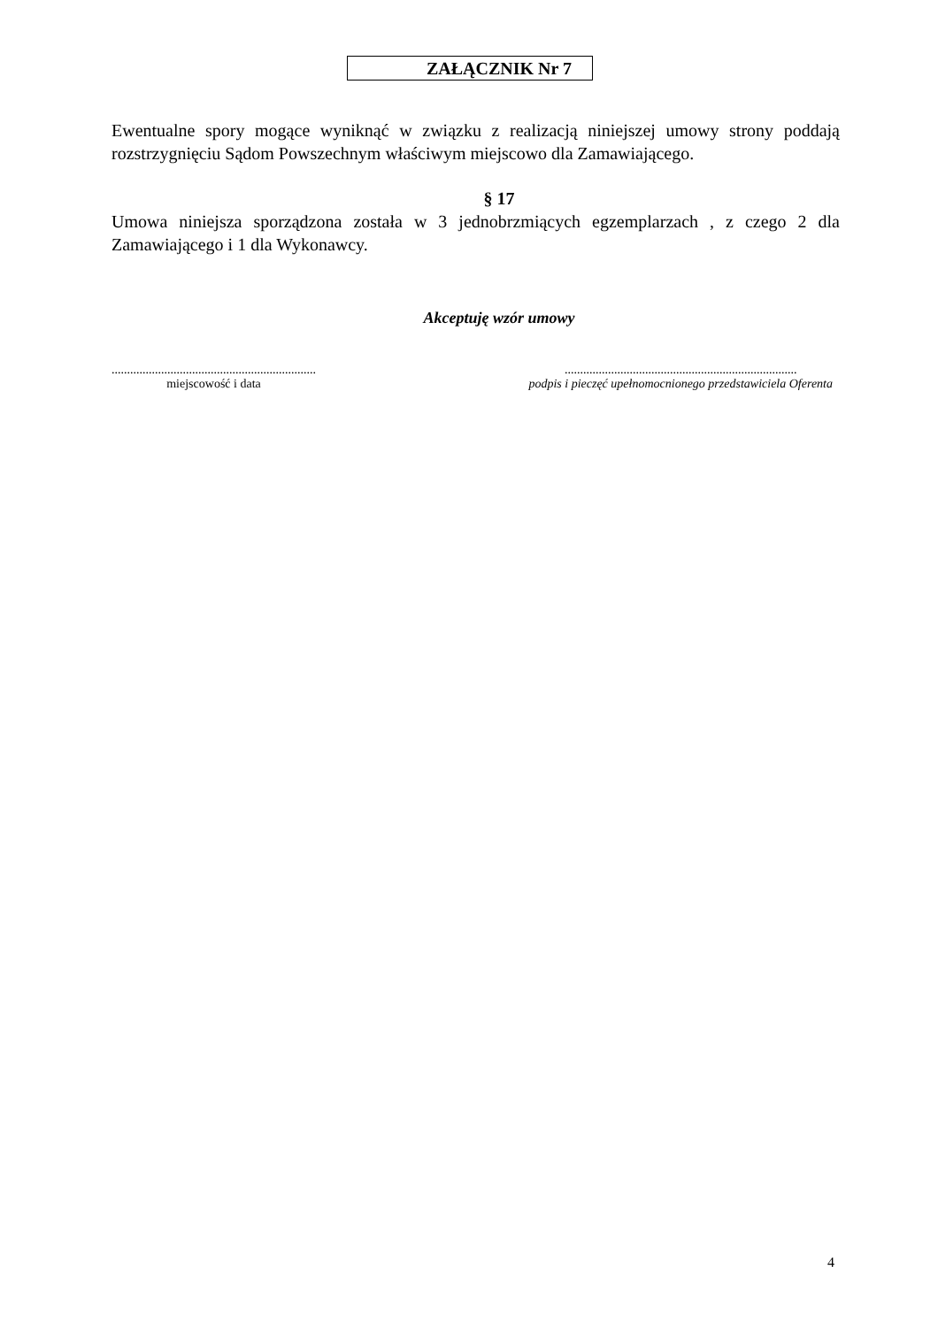ZAŁĄCZNIK Nr 7
Ewentualne spory mogące wyniknąć w związku z realizacją niniejszej umowy strony poddają rozstrzygnięciu Sądom Powszechnym właściwym miejscowo dla Zamawiającego.
§ 17
Umowa niniejsza sporządzona została w 3 jednobrzmiących egzemplarzach , z czego 2 dla Zamawiającego i 1 dla Wykonawcy.
Akceptuję wzór umowy
..................................................................
miejscowość i data
...........................................................................
podpis i pieczęć upełnomocnionego przedstawiciela Oferenta
4